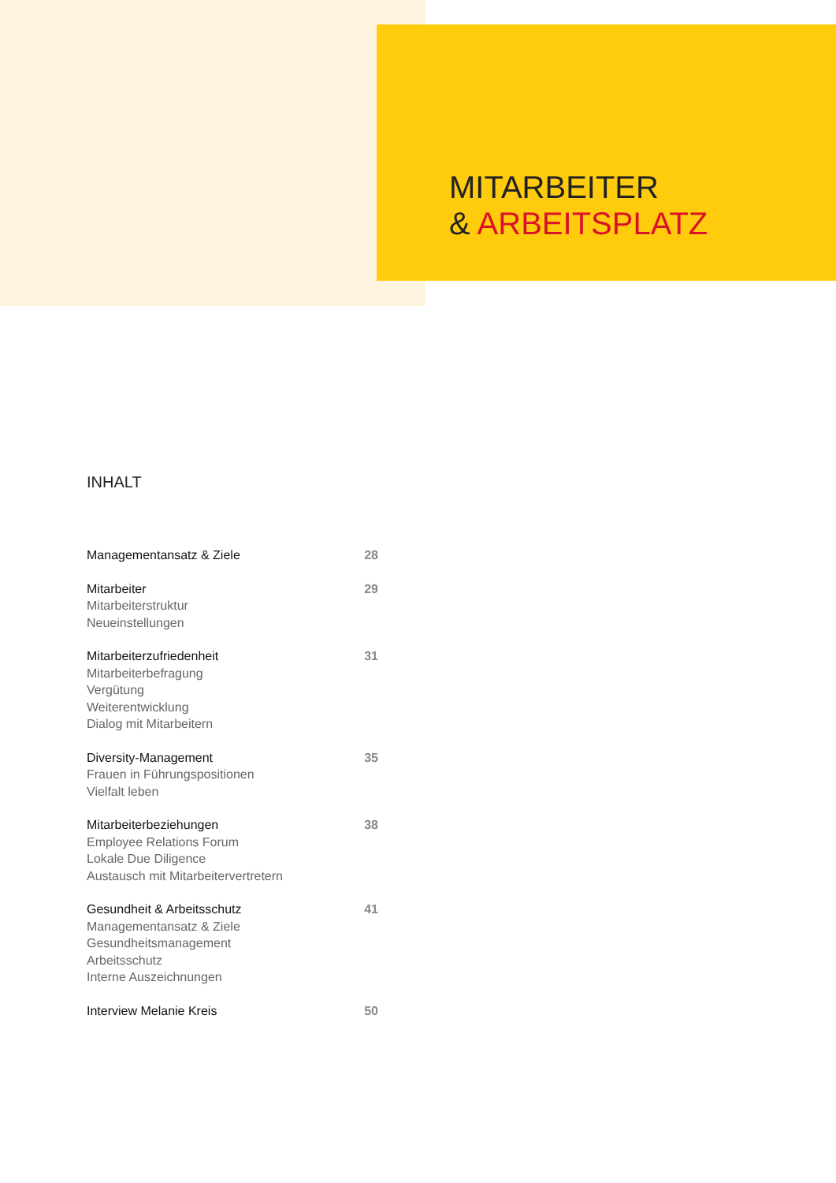MITARBEITER
& ARBEITSPLATZ
INHALT
Managementansatz & Ziele 28
Mitarbeiter
Mitarbeiterstruktur
Neueinstellungen
29
Mitarbeiterzufriedenheit
Mitarbeiterbefragung
Vergütung
Weiterentwicklung
Dialog mit Mitarbeitern
31
Diversity-Management
Frauen in Führungspositionen
Vielfalt leben
35
Mitarbeiterbeziehungen
Employee Relations Forum
Lokale Due Diligence
Austausch mit Mitarbeitervertretern
38
Gesundheit & Arbeitsschutz
Managementansatz & Ziele
Gesundheitsmanagement
Arbeitsschutz
Interne Auszeichnungen
41
Interview Melanie Kreis 50